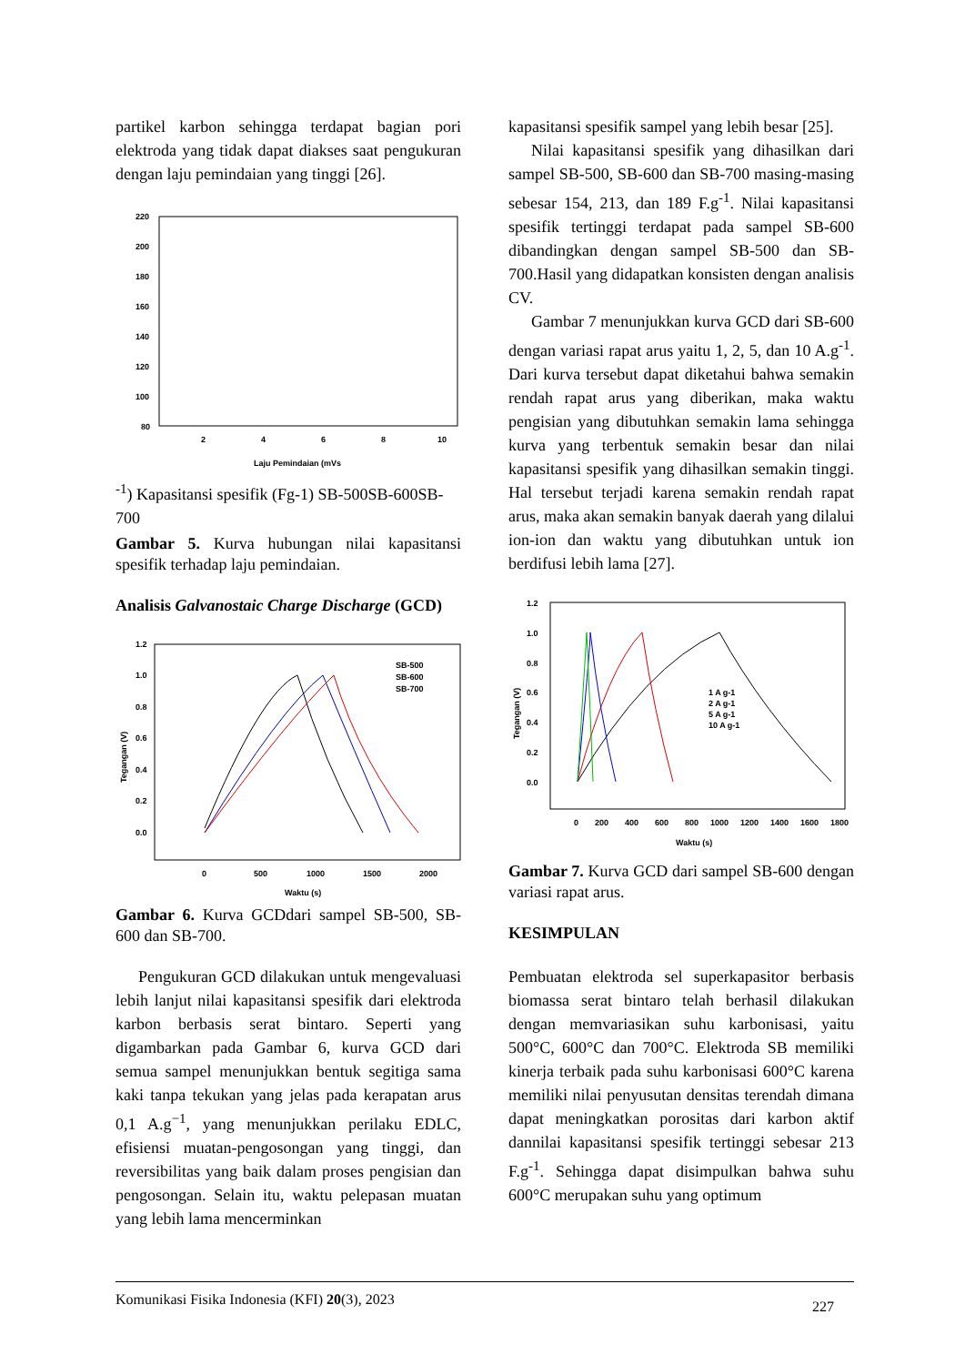partikel karbon sehingga terdapat bagian pori elektroda yang tidak dapat diakses saat pengukuran dengan laju pemindaian yang tinggi [26].
220
200
180
160
140
120
100
80
2
4
6
8
10
Laju Pemindaian (mVs-1)
Kapasitansi spesifik (Fg-1)
SB-500
SB-600
SB-700
Gambar 5. Kurva hubungan nilai kapasitansi spesifik terhadap laju pemindaian.
Analisis Galvanostaic Charge Discharge (GCD)
1.2
1.0
0.8
0.6
0.4
0.2
0.0
0
500
1000
1500
2000
Waktu (s)
Tegangan (V)
SB-500
SB-600
SB-700
Gambar 6. Kurva GCDdari sampel SB-500, SB-600 dan SB-700.
Pengukuran GCD dilakukan untuk mengevaluasi lebih lanjut nilai kapasitansi spesifik dari elektroda karbon berbasis serat bintaro. Seperti yang digambarkan pada Gambar 6, kurva GCD dari semua sampel menunjukkan bentuk segitiga sama kaki tanpa tekukan yang jelas pada kerapatan arus 0,1 A.g<sup>−1</sup>, yang menunjukkan perilaku EDLC, efisiensi muatan-pengosongan yang tinggi, dan reversibilitas yang baik dalam proses pengisian dan pengosongan. Selain itu, waktu pelepasan muatan yang lebih lama mencerminkan
kapasitansi spesifik sampel yang lebih besar [25].
Nilai kapasitansi spesifik yang dihasilkan dari sampel SB-500, SB-600 dan SB-700 masing-masing sebesar 154, 213, dan 189 F.g<sup>-1</sup>. Nilai kapasitansi spesifik tertinggi terdapat pada sampel SB-600 dibandingkan dengan sampel SB-500 dan SB-700.Hasil yang didapatkan konsisten dengan analisis CV.
Gambar 7 menunjukkan kurva GCD dari SB-600 dengan variasi rapat arus yaitu 1, 2, 5, dan 10 A.g<sup>-1</sup>. Dari kurva tersebut dapat diketahui bahwa semakin rendah rapat arus yang diberikan, maka waktu pengisian yang dibutuhkan semakin lama sehingga kurva yang terbentuk semakin besar dan nilai kapasitansi spesifik yang dihasilkan semakin tinggi. Hal tersebut terjadi karena semakin rendah rapat arus, maka akan semakin banyak daerah yang dilalui ion-ion dan waktu yang dibutuhkan untuk ion berdifusi lebih lama [27].
1.2
1.0
0.8
0.6
0.4
0.2
0.0
0
200
400
600
800
1000
1200
1400
1600
1800
Waktu (s)
Tegangan (V)
1 A g-1
2 A g-1
5 A g-1
10 A g-1
Gambar 7. Kurva GCD dari sampel SB-600 dengan variasi rapat arus.
KESIMPULAN
Pembuatan elektroda sel superkapasitor berbasis biomassa serat bintaro telah berhasil dilakukan dengan memvariasikan suhu karbonisasi, yaitu 500°C, 600°C dan 700°C. Elektroda SB memiliki kinerja terbaik pada suhu karbonisasi 600°C karena memiliki nilai penyusutan densitas terendah dimana dapat meningkatkan porositas dari karbon aktif dannilai kapasitansi spesifik tertinggi sebesar 213 F.g<sup>-1</sup>. Sehingga dapat disimpulkan bahwa suhu 600°C merupakan suhu yang optimum
Komunikasi Fisika Indonesia (KFI) 20(3), 2023 227